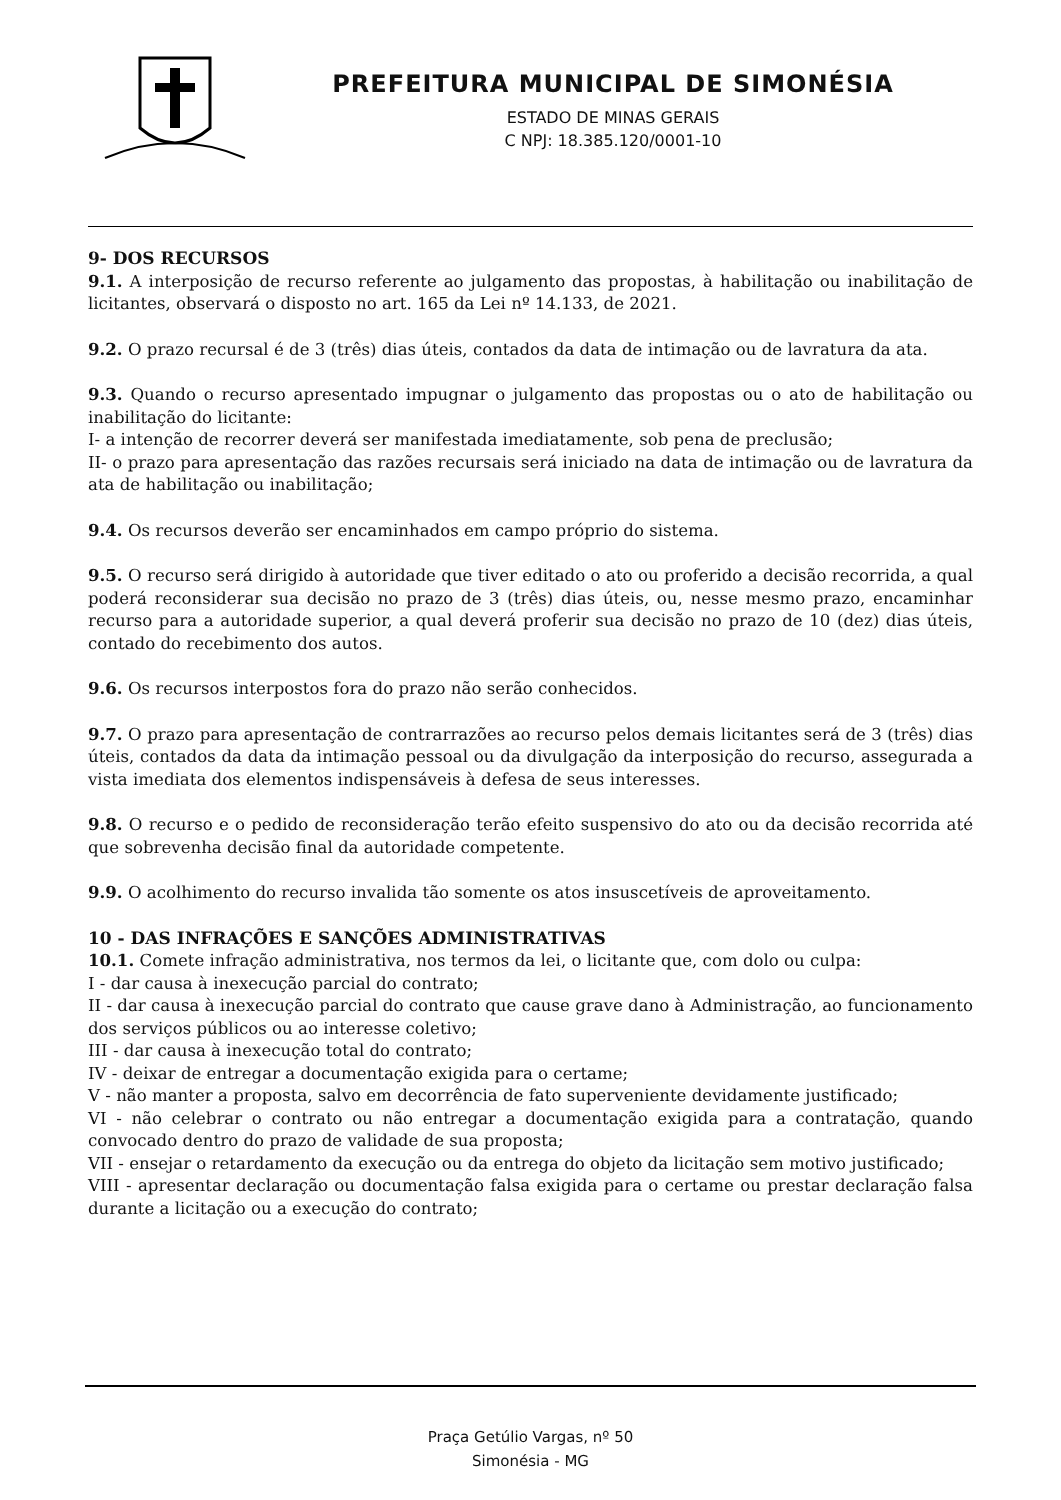PREFEITURA MUNICIPAL DE SIMONÉSIA
ESTADO DE MINAS GERAIS
C NPJ: 18.385.120/0001-10
9- DOS RECURSOS
9.1. A interposição de recurso referente ao julgamento das propostas, à habilitação ou inabilitação de licitantes, observará o disposto no art. 165 da Lei nº 14.133, de 2021.
9.2. O prazo recursal é de 3 (três) dias úteis, contados da data de intimação ou de lavratura da ata.
9.3. Quando o recurso apresentado impugnar o julgamento das propostas ou o ato de habilitação ou inabilitação do licitante:
I- a intenção de recorrer deverá ser manifestada imediatamente, sob pena de preclusão;
II- o prazo para apresentação das razões recursais será iniciado na data de intimação ou de lavratura da ata de habilitação ou inabilitação;
9.4. Os recursos deverão ser encaminhados em campo próprio do sistema.
9.5. O recurso será dirigido à autoridade que tiver editado o ato ou proferido a decisão recorrida, a qual poderá reconsiderar sua decisão no prazo de 3 (três) dias úteis, ou, nesse mesmo prazo, encaminhar recurso para a autoridade superior, a qual deverá proferir sua decisão no prazo de 10 (dez) dias úteis, contado do recebimento dos autos.
9.6. Os recursos interpostos fora do prazo não serão conhecidos.
9.7. O prazo para apresentação de contrarrazões ao recurso pelos demais licitantes será de 3 (três) dias úteis, contados da data da intimação pessoal ou da divulgação da interposição do recurso, assegurada a vista imediata dos elementos indispensáveis à defesa de seus interesses.
9.8. O recurso e o pedido de reconsideração terão efeito suspensivo do ato ou da decisão recorrida até que sobrevenha decisão final da autoridade competente.
9.9. O acolhimento do recurso invalida tão somente os atos insuscetíveis de aproveitamento.
10 - DAS INFRAÇÕES E SANÇÕES ADMINISTRATIVAS
10.1. Comete infração administrativa, nos termos da lei, o licitante que, com dolo ou culpa:
I - dar causa à inexecução parcial do contrato;
II - dar causa à inexecução parcial do contrato que cause grave dano à Administração, ao funcionamento dos serviços públicos ou ao interesse coletivo;
III - dar causa à inexecução total do contrato;
IV - deixar de entregar a documentação exigida para o certame;
V - não manter a proposta, salvo em decorrência de fato superveniente devidamente justificado;
VI - não celebrar o contrato ou não entregar a documentação exigida para a contratação, quando convocado dentro do prazo de validade de sua proposta;
VII - ensejar o retardamento da execução ou da entrega do objeto da licitação sem motivo justificado;
VIII - apresentar declaração ou documentação falsa exigida para o certame ou prestar declaração falsa durante a licitação ou a execução do contrato;
Praça Getúlio Vargas, nº 50
Simonésia - MG